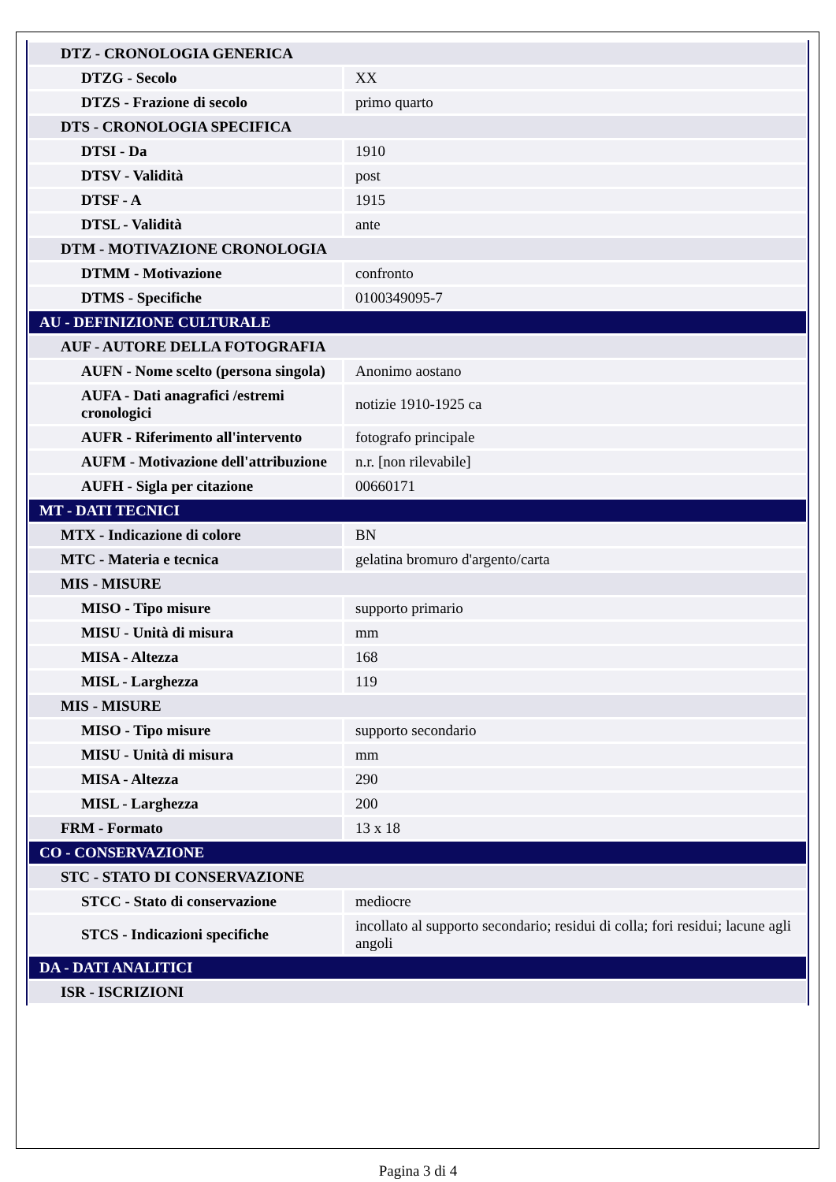| DTZ - CRONOLOGIA GENERICA | |
| DTZG - Secolo | XX |
| DTZS - Frazione di secolo | primo quarto |
| DTS - CRONOLOGIA SPECIFICA | |
| DTSI - Da | 1910 |
| DTSV - Validità | post |
| DTSF - A | 1915 |
| DTSL - Validità | ante |
| DTM - MOTIVAZIONE CRONOLOGIA | |
| DTMM - Motivazione | confronto |
| DTMS - Specifiche | 0100349095-7 |
| AU - DEFINIZIONE CULTURALE | |
| AUF - AUTORE DELLA FOTOGRAFIA | |
| AUFN - Nome scelto (persona singola) | Anonimo aostano |
| AUFA - Dati anagrafici /estremi cronologici | notizie 1910-1925 ca |
| AUFR - Riferimento all'intervento | fotografo principale |
| AUFM - Motivazione dell'attribuzione | n.r. [non rilevabile] |
| AUFH - Sigla per citazione | 00660171 |
| MT - DATI TECNICI | |
| MTX - Indicazione di colore | BN |
| MTC - Materia e tecnica | gelatina bromuro d'argento/carta |
| MIS - MISURE | |
| MISO - Tipo misure | supporto primario |
| MISU - Unità di misura | mm |
| MISA - Altezza | 168 |
| MISL - Larghezza | 119 |
| MIS - MISURE | |
| MISO - Tipo misure | supporto secondario |
| MISU - Unità di misura | mm |
| MISA - Altezza | 290 |
| MISL - Larghezza | 200 |
| FRM - Formato | 13 x 18 |
| CO - CONSERVAZIONE | |
| STC - STATO DI CONSERVAZIONE | |
| STCC - Stato di conservazione | mediocre |
| STCS - Indicazioni specifiche | incollato al supporto secondario; residui di colla; fori residui; lacune agli angoli |
| DA - DATI ANALITICI | |
| ISR - ISCRIZIONI | |
Pagina 3 di 4